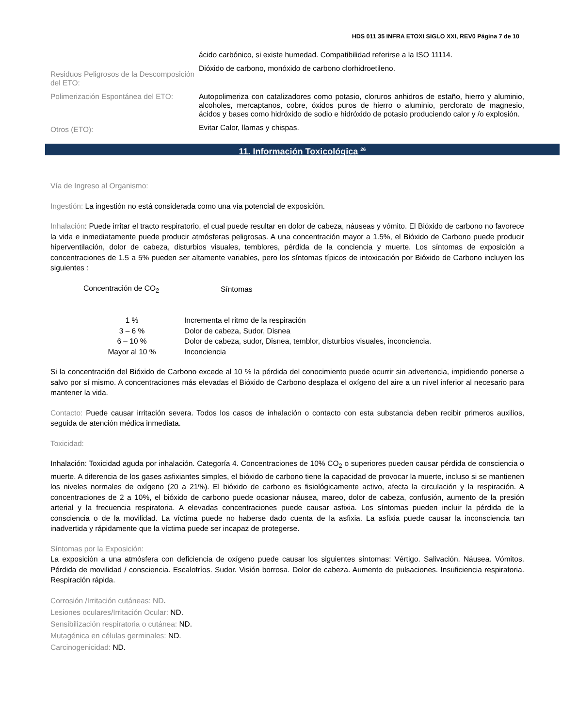HDS 011 35 INFRA ETOXI SIGLO XXI, REV0 Página 7 de 10
ácido carbónico, si existe humedad. Compatibilidad referirse a la ISO 11114.
Residuos Peligrosos de la Descomposición del ETO:
Dióxido de carbono, monóxido de carbono clorhidroetileno.
Polimerización Espontánea del ETO:
Autopolimeriza con catalizadores como potasio, cloruros anhidros de estaño, hierro y aluminio, alcoholes, mercaptanos, cobre, óxidos puros de hierro o aluminio, perclorato de magnesio, ácidos y bases como hidróxido de sodio e hidróxido de potasio produciendo calor y /o explosión.
Otros (ETO):
Evitar Calor, llamas y chispas.
11. Información Toxicológica <sup>26</sup>
Vía de Ingreso al Organismo:
Ingestión: La ingestión no está considerada como una vía potencial de exposición.
Inhalación: Puede irritar el tracto respiratorio, el cual puede resultar en dolor de cabeza, náuseas y vómito. El Bióxido de carbono no favorece la vida e inmediatamente puede producir atmósferas peligrosas. A una concentración mayor a 1.5%, el Bióxido de Carbono puede producir hiperventilación, dolor de cabeza, disturbios visuales, temblores, pérdida de la conciencia y muerte. Los síntomas de exposición a concentraciones de 1.5 a 5% pueden ser altamente variables, pero los síntomas típicos de intoxicación por Bióxido de Carbono incluyen los siguientes :
| Concentración de CO<sub>2</sub> | Síntomas |
| 1 % | Incrementa el ritmo de la respiración |
| 3 – 6 % | Dolor de cabeza, Sudor, Disnea |
| 6 – 10 % | Dolor de cabeza, sudor, Disnea, temblor, disturbios visuales, inconciencia. |
| Mayor al 10 % | Inconciencia |
Si la concentración del Bióxido de Carbono excede al 10 % la pérdida del conocimiento puede ocurrir sin advertencia, impidiendo ponerse a salvo por sí mismo. A concentraciones más elevadas el Bióxido de Carbono desplaza el oxígeno del aire a un nivel inferior al necesario para mantener la vida.
Contacto: Puede causar irritación severa. Todos los casos de inhalación o contacto con esta substancia deben recibir primeros auxilios, seguida de atención médica inmediata.
Toxicidad:
Inhalación: Toxicidad aguda por inhalación. Categoría 4. Concentraciones de 10% CO<sub>2</sub> o superiores pueden causar pérdida de consciencia o muerte. A diferencia de los gases asfixiantes simples, el bióxido de carbono tiene la capacidad de provocar la muerte, incluso si se mantienen los niveles normales de oxígeno (20 a 21%). El bióxido de carbono es fisiológicamente activo, afecta la circulación y la respiración. A concentraciones de 2 a 10%, el bióxido de carbono puede ocasionar náusea, mareo, dolor de cabeza, confusión, aumento de la presión arterial y la frecuencia respiratoria. A elevadas concentraciones puede causar asfixia. Los síntomas pueden incluir la pérdida de la consciencia o de la movilidad. La víctima puede no haberse dado cuenta de la asfixia. La asfixia puede causar la inconsciencia tan inadvertida y rápidamente que la víctima puede ser incapaz de protegerse.
Síntomas por la Exposición:
La exposición a una atmósfera con deficiencia de oxígeno puede causar los siguientes síntomas: Vértigo. Salivación. Náusea. Vómitos. Pérdida de movilidad / consciencia. Escalofríos. Sudor. Visión borrosa. Dolor de cabeza. Aumento de pulsaciones. Insuficiencia respiratoria. Respiración rápida.
Corrosión /Irritación cutáneas: ND.
Lesiones oculares/Irritación Ocular: ND.
Sensibilización respiratoria o cutánea: ND.
Mutagénica en células germinales: ND.
Carcinogenicidad: ND.